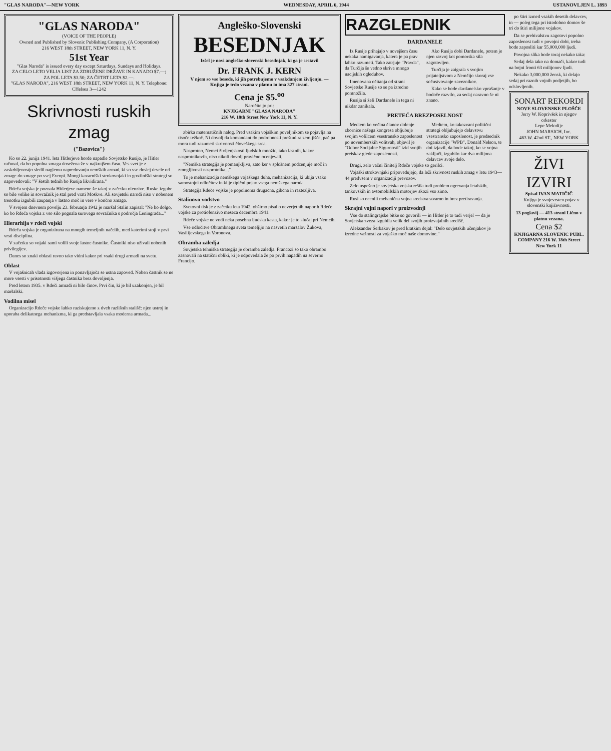"GLAS NARODA"—NEW YORK WEDNESDAY, APRIL 6, 1944 USTANOVLJEN L. 1893
"GLAS NARODA"
(VOICE OF THE PEOPLE)
Owned and Published by Slovenic Publishing Company, (A Corporation)
216 WEST 18th STREET, NEW YORK 11, N. Y.
51st Year
"Glas Naroda" is issued every day except Saturdays, Sundays and Holidays.
ZA CELO LETO VELJA LIST ZA ZDRUŽENE DRŽAVE IN KANADO $7.—; ZA POL LETA $3.50; ZA ČETRT LETA $2.—.
"GLAS NARODA", 216 WEST 18th STREET, NEW YORK 11, N. Y. Telephone: CHelsea 3—1242
Skrivnosti ruskih zmag
("Bazovica")
Ko so 22. junija 1941. leta Hitlerjeve horde napadle Sovjetsko Rusijo, je Hitler računal, da bo popolna zmaga dosežena že v najkrajšem času. Ves svet je z zaskrbljenostjo sledil naglemu napredovanju nemških armad, ki so vse doslej drvele od zmage do zmage po vsej Evropi. Mnogi kavarniški strokovnjaki in gostilniški strategi so napovedovali: "V šestih tednih bo Rusija likvidirana."
Rdeča vojska je poznala Hitlerjeve namene že takoj v začetku ofenzive. Ruske izgube so bile velike in sovražnik je stal pred vrati Moskve. Ali sovjetski narodi niso v nobenem trenotku izgubili zaupanja v lastno moč in vere v končno zmago.
V svojem dnevnem povelju 23. februarja 1942 je maršal Stalin zapisal: "Ne bo dolgo, ko bo Rdeča vojska z vso silo pognala surovega sovražnika s področja Leningrada..."
Hierarhija v rdeči vojski
Rdeča vojska je organizirana na mnogih temeljnih načelih, med katerimi stoji v prvi vrsti disciplina.
V začetku so vojaki sami volili svoje lastne častnike. Častniki niso uživali nobenih privilegijev.
Danes so znaki oblasti ravno tako vidni kakor pri vsaki drugi armadi na svetu.
Oblast
V vojašnicah vlada izgovorjena in ponavljajoča se ustna zapoved. Noben častnik se ne more vsesti v prisotnosti višjega častnika brez dovoljenja.
Pred letom 1935. v Rdeči armadi ni bilo činov. Prvi čin, ki je bil uzakonjen, je bil maršalski.
Vodilna misel
Organizacijo Rdeče vojske lahko raziskujemo z dveh razlišnih stališč: njen ustroj in uporaba delikatnega mehanizma, ki ga predstavljala vsaka moderna armada...
Angleško-Slovenski
BESEDNJAK
Izšel je novi angleško-slovenski besednjak, ki ga je sestavil
Dr. FRANK J. KERN
V njem so vse besede, ki jih potrebujemo v vsakdanjem življenju. — Knjiga je trdo vezana v platnu in ima 327 strani.
Cena je $5.<sup>oo</sup>
Naročite jo pri:
KNJIGARNI "GLASA NARODA"
216 W. 18th Street New York 11, N. Y.
zbirka matematičnih nalog. Pred vsakim vojaškim poveljnikom se pojavlja na tisoče težkoč. Ni dovolj da komandant do podrobnosti preštudira zemljišče, pač pa mora tudi razumeti skrivnosti človeškega srca.
Nasprotno, Nemci življenjskosti ljudskih množic, tako lastnih, kakor nasprotnikovih, niso nikoli dovolj pravično ocenjevali.
"Nemška strategija je pomanjkljiva, zato ker v splošnem podcenjuje moč in zmogljivosti nasprotnika..."
To je mehanizacija nemškega vojaškega duha, mehanizacija, ki ubija vsako samostojni odločitev in ki je tipični pojav vsega nemškega naroda.
Strategija Rdeče vojske je popolnoma drugačna, gibčna in raztezljiva.
Stalinovo vodstvo
Svetovni tisk je z začetku leta 1942. obširno pisal o neverjetnih naporih Rdeče vojske za protiofenzivo meseca decembra 1941.
Rdeče vojske ne vodi neka posebna ljudska kasta, kakor je to slučaj pri Nemcih.
Vse odločitve Obrambnega sveta temeljijo na nasvetih maršalov Žukova, Vasilijevskega in Voronova.
Obramba zaledja
Sovjetska tehniška strategija je obramba zaledja. Francozi so tako obrambo zasnovali na statični obliki, ki je odpovedala že po prvih napadih na severno Francijo.
RAZGLEDNIK
DARDANELE
Iz Rusije prihajajo v novejšem času nekaka namigavanja, katera je pa prav lahko razumeti. Tako zatrjuje "Pravda", da Turčija še vedno skriva mnogo nacijskih ogleduhov.
Imenovana očitanja od strani Sovjetske Rusije so se pa izredno pomnožila.
Rusija si želi Dardanele in tega ni nikdar zanikala.
Ako Rusija dobi Dardanele, potem je njen razvoj kot pomorska sila zagotovljen.
Turčija je zaigrala s svojim prijateljstvom z Nemčijo skoraj vse sočustvovanje zaveznikov.
Kako se bode dardanelsko vprašanje v bodoče razvilo, za sedaj naravno še ni znano.
PRETEČA BREZPOSELNOST
Medtem ko večina članov dolenje zbornice našega kongresa obljubuje svojim volilcem vsestransko zaposlenost po novemberskih volitvah, objavil je "Odbor Socijalne Sigurnosti" izid svojih preiskav glede zaposlenosti.
Medtem, ko takozvani politični strategi obljubujejo delavstvu vsestransko zaposlenost, je predsednik organizacije "WPB", Donald Nelson, te dni izjavil, da bode takoj, ko se vojna zaključi, izgubilo kar dva milijona delavcev svoje delo.
Drugi, zelo važni činitelj Rdeče vojske so gerilci.
Vojaški strokovnjaki pripovedujejo, da leži skrivnost ruskih zmag v letu 1943—44 predvsem v organizaciji prevozov.
Zelo uspešno je sovjetska vojska rešila tudi problem ogrevanja letalskih, tankovskih in avtomobilskih motorjev skozi vso zimo.
Rusi so ocenili mehanična vojna sredstva stvarno in brez pretiravanja.
Skrajni vojni napori v proizvodnji
Vse do stalingrajske bitke so govorili — in Hitler je to tudi verjel — da je Sovjetska zveza izgubila velik del svojih proizvajalnih središč.
Aleksander Šerbakov je pred kratkim dejal: "Delo sovjetskih učenjakov je izredne važnosti za vojaško moč naše domovine."
po štiri izmed vsakih desetih delavcev, in — poleg tega pri istodobno domov še tri do štiri milijone vojakov.
Da se prebivalstvu zagotovi popolno zaposlenost tudi v povojni dobi, treba bode zaposliti kar 55,000,000 ljudi.
Povojna slika bode toraj nekako taka:
Sedaj dela tako na domači, kakor tudi na bojni fronti 63 milijonov ljudi.
Nekako 3,000,000 žensk, ki delajo sedaj pri raznih vojnih podjetjih, bo odslovljenih.
SONART REKORDI
NOVE SLOVENSKE PLOŠČE
Jerry W. Koprivšek in njegov orkester
Lepe Melodije
JOHN MARSICH, Inc.
463 W. 42nd ST., NEW YORK
ŽIVI IZVIRI
Spisal IVAN MATIČIČ
Knjiga je svojevrsten pojav v slovenski književnosti.
13 poglavij — 413 strani Lično v platnu vezana.
Cena $2
KNJIGARNA SLOVENIC PUBL. COMPANY 216 W. 18th Street New York 11